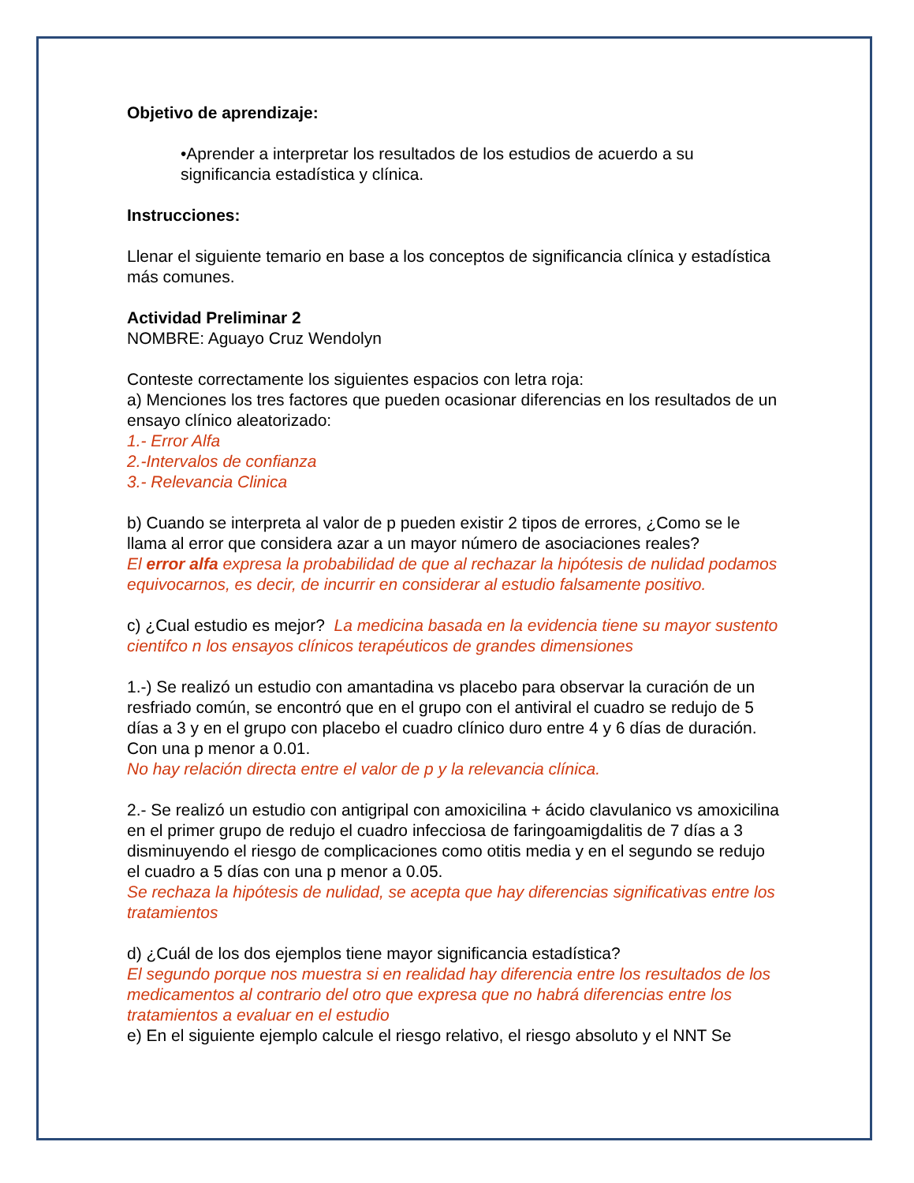Objetivo de aprendizaje:
•Aprender a interpretar los resultados de los estudios de acuerdo a su significancia estadística y clínica.
Instrucciones:
Llenar el siguiente temario en base a los conceptos de significancia clínica y estadística más comunes.
Actividad Preliminar 2
NOMBRE: Aguayo Cruz Wendolyn
Conteste correctamente los siguientes espacios con letra roja:
a) Menciones los tres factores que pueden ocasionar diferencias en los resultados de un ensayo clínico aleatorizado:
1.- Error Alfa
2.-Intervalos de confianza
3.- Relevancia Clinica
b) Cuando se interpreta al valor de p pueden existir 2 tipos de errores, ¿Como se le llama al error que considera azar a un mayor número de asociaciones reales?
El error alfa expresa la probabilidad de que al rechazar la hipótesis de nulidad podamos equivocarnos, es decir, de incurrir en considerar al estudio falsamente positivo.
c) ¿Cual estudio es mejor? La medicina basada en la evidencia tiene su mayor sustento cientifco n los ensayos clínicos terapéuticos de grandes dimensiones
1.-) Se realizó un estudio con amantadina vs placebo para observar la curación de un resfriado común, se encontró que en el grupo con el antiviral el cuadro se redujo de 5 días a 3 y en el grupo con placebo el cuadro clínico duro entre 4 y 6 días de duración. Con una p menor a 0.01.
No hay relación directa entre el valor de p y la relevancia clínica.
2.- Se realizó un estudio con antigripal con amoxicilina + ácido clavulanico vs amoxicilina en el primer grupo de redujo el cuadro infecciosa de faringoamigdalitis de 7 días a 3 disminuyendo el riesgo de complicaciones como otitis media y en el segundo se redujo el cuadro a 5 días con una p menor a 0.05.
Se rechaza la hipótesis de nulidad, se acepta que hay diferencias significativas entre los tratamientos
d) ¿Cuál de los dos ejemplos tiene mayor significancia estadística?
El segundo porque nos muestra si en realidad hay diferencia entre los resultados de los medicamentos al contrario del otro que expresa que no habrá diferencias entre los tratamientos a evaluar en el estudio
e) En el siguiente ejemplo calcule el riesgo relativo, el riesgo absoluto y el NNT Se